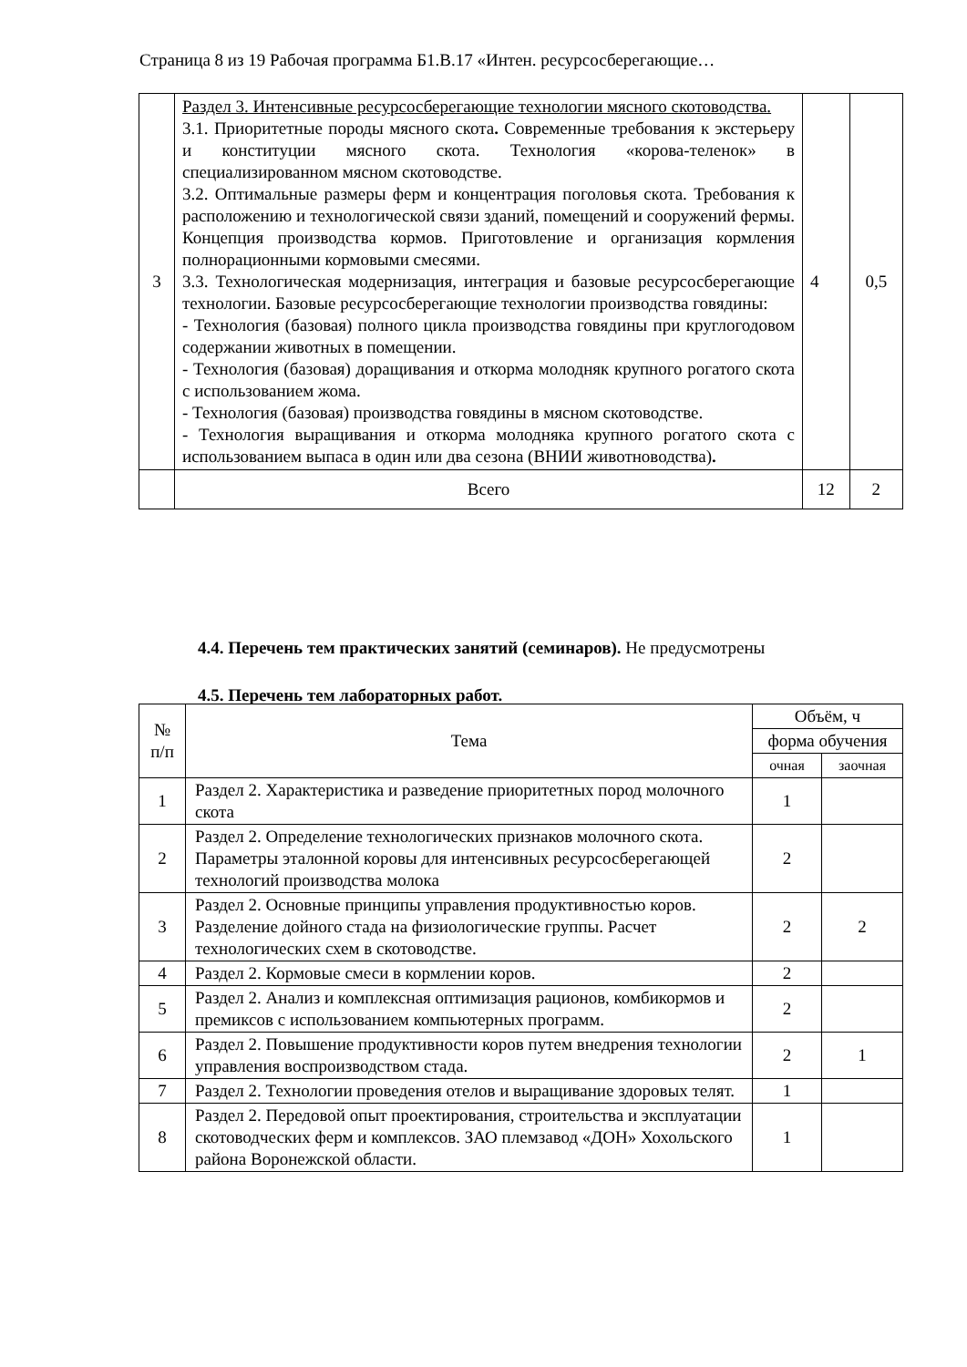Страница 8 из 19 Рабочая программа Б1.В.17 «Интен. ресурсосберегающие…
| 3 | Раздел 3. Интенсивные ресурсосберегающие технологии мясного скотоводства. 3.1. Приоритетные породы мясного скота . Современные требования к экстерьеру и конституции мясного скота. Технология «корова-теленок» в специализированном мясном скотоводстве. 3.2. Оптимальные размеры ферм и концентрация поголовья скота. Требования к расположению и технологической связи зданий, помещений и сооружений фермы. Концепция производства кормов. Приготовление и организация кормления полнорационными кормовыми смесями. 3.3. Технологическая модернизация, интеграция и базовые ресурсосберегающие технологии. Базовые ресурсосберегающие технологии производства говядины: - Технология (базовая) полного цикла производства говядины при круглогодовом содержании животных в помещении. - Технология (базовая) доращивания и откорма молодняк крупного рогатого скота с использованием жома. - Технология (базовая) производства говядины в мясном скотоводстве. - Технология выращивания и откорма молодняка крупного рогатого скота с использованием выпаса в один или два сезона (ВНИИ животноводства) . | 4 | 0,5 |
| | Всего | 12 | 2 |
4.4. Перечень тем практических занятий (семинаров). Не предусмотрены
4.5. Перечень тем лабораторных работ.
| № п/п | Тема | Объём, ч | |
| --- | --- | --- | --- |
| | | форма обучения | |
| | | очная | заочная |
| 1 | Раздел 2. Характеристика и разведение приоритетных пород молочного скота | 1 | |
| 2 | Раздел 2. Определение технологических признаков молочного скота. Параметры эталонной коровы для интенсивных ресурсосберегающей технологий производства молока | 2 | |
| 3 | Раздел 2. Основные принципы управления продуктивностью коров. Разделение дойного стада на физиологические группы. Расчет технологических схем в скотоводстве. | 2 | 2 |
| 4 | Раздел 2. Кормовые смеси в кормлении коров. | 2 | |
| 5 | Раздел 2. Анализ и комплексная оптимизация рационов, комбикормов и премиксов с использованием компьютерных программ. | 2 | |
| 6 | Раздел 2. Повышение продуктивности коров путем внедрения технологии управления воспроизводством стада. | 2 | 1 |
| 7 | Раздел 2. Технологии проведения отелов и выращивание здоровых телят. | 1 | |
| 8 | Раздел 2. Передовой опыт проектирования, строительства и эксплуатации скотоводческих ферм и комплексов. ЗАО племзавод «ДОН» Хохольского района Воронежской области. | 1 | |